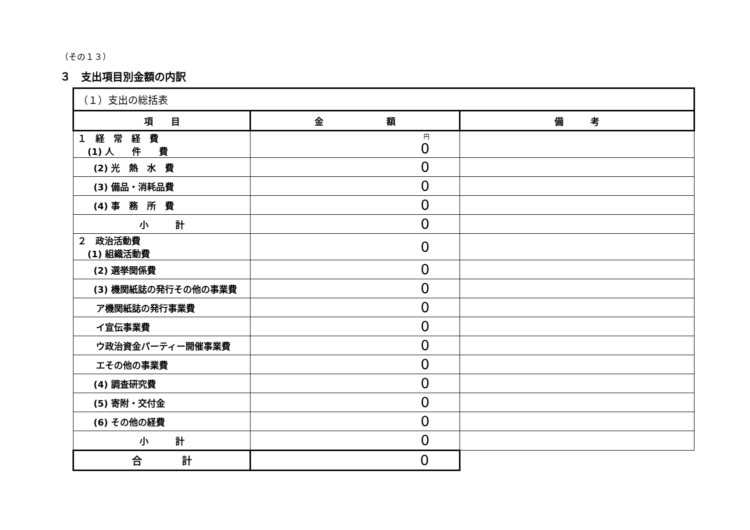（その１３）
３　支出項目別金額の内訳
| （１）支出の総括表 | | |
| --- | --- | --- |
| 項 目 | 金 額 | 備 考 |
| １ 経 常 経 費 (1) 人 件 費 | 円 0 | |
| (2) 光 熱 水 費 | 0 | |
| (3) 備品・消耗品費 | 0 | |
| (4) 事 務 所 費 | 0 | |
| 小 計 | 0 | |
| ２ 政治活動費 (1) 組織活動費 | 0 | |
| (2) 選挙関係費 | 0 | |
| (3) 機関紙誌の発行その他の事業費 | 0 | |
| ア機関紙誌の発行事業費 | 0 | |
| イ宣伝事業費 | 0 | |
| ウ政治資金パーティー開催事業費 | 0 | |
| エその他の事業費 | 0 | |
| (4) 調査研究費 | 0 | |
| (5) 寄附・交付金 | 0 | |
| (6) その他の経費 | 0 | |
| 小 計 | 0 | |
| 合 計 | 0 | |